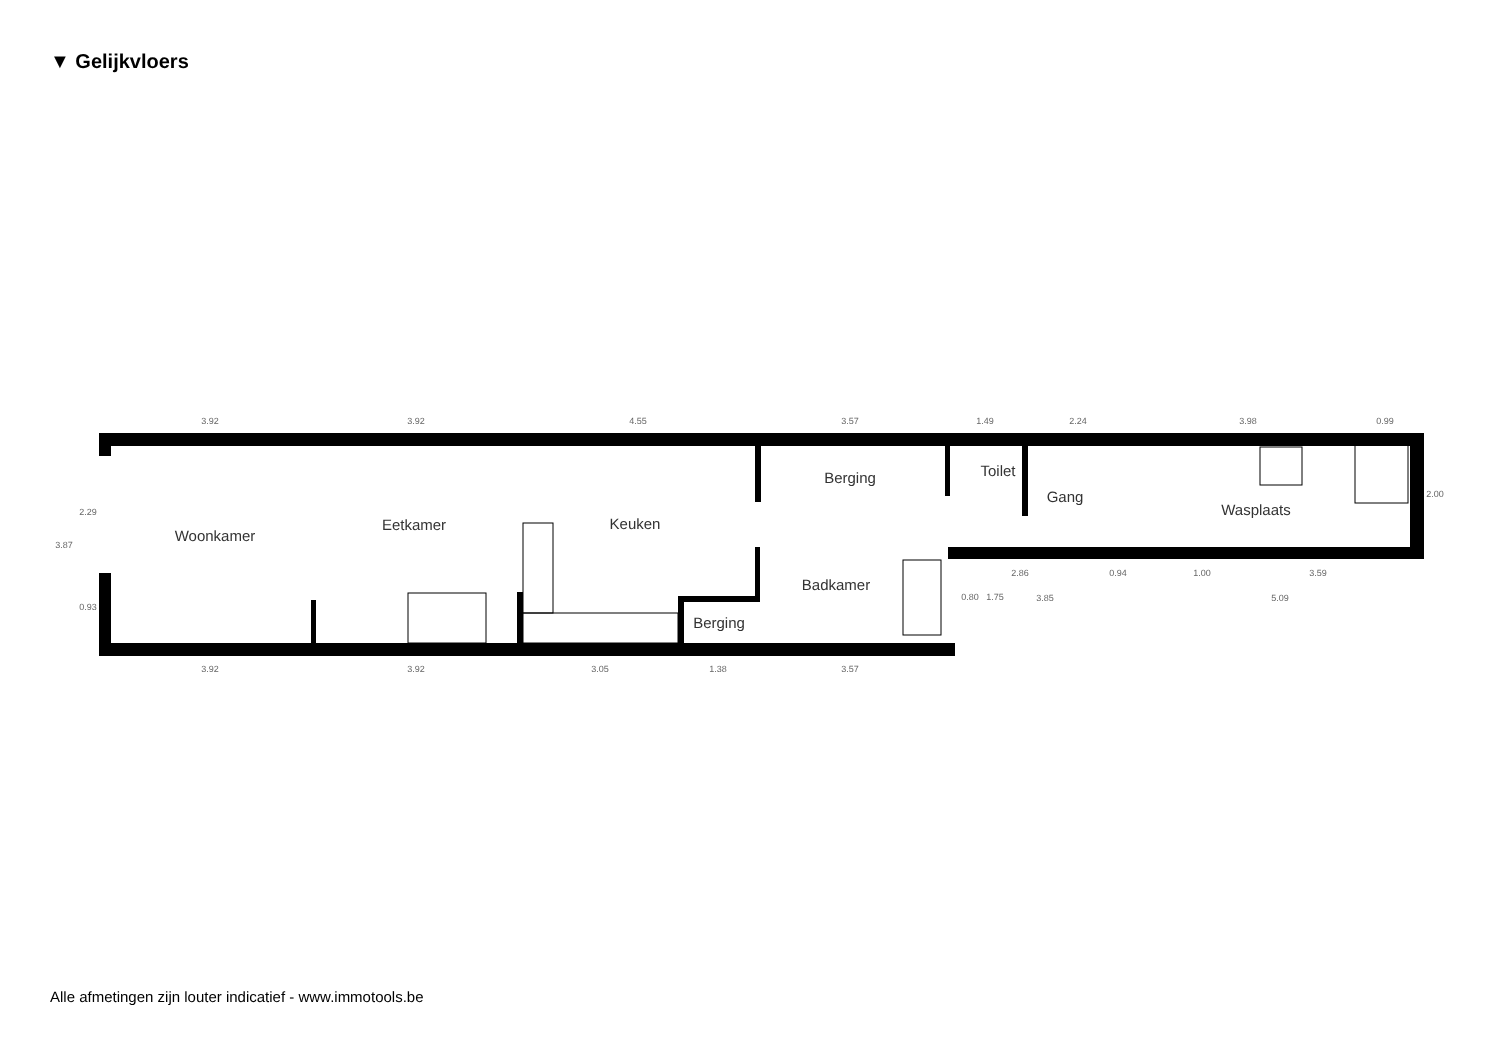▼ Gelijkvloers
3.92
3.92
4.55
3.57
1.49
2.24
3.98
0.99
3.92
3.92
3.05
1.38
3.57
2.86
0.94
1.00
3.59
3.85
5.09
3.87
2.29
0.93
2.00
0.80
1.75
Woonkamer
Eetkamer
Keuken
Berging
Toilet
Gang
Wasplaats
Badkamer
Berging
Alle afmetingen zijn louter indicatief - www.immotools.be